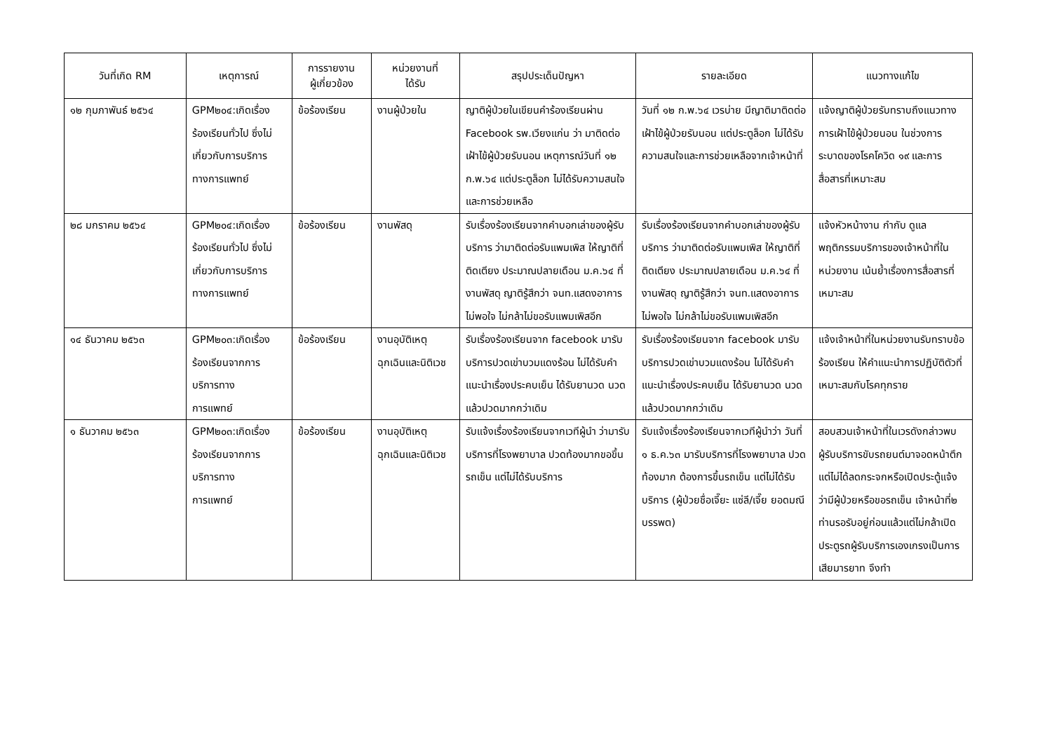| วันที่เกิด RM | เหตุการณ์ | การรายงาน ผู้เกี่ยวข้อง | หน่วยงานที่ ได้รับ | สรุปประเด็นปัญหา | รายละเอียด | แนวทางแก้ไข |
| --- | --- | --- | --- | --- | --- | --- |
| ๑๒ กุมภาพันธ์ ๒๕๖๔ | GPM๒๐๔:เกิดเรื่องร้องเรียนทั่วไป ซึ่งไม่เกี่ยวกับการบริการทางการแพทย์ | ข้อร้องเรียน | งานผู้ป่วยใน | ญาติผู้ป่วยในเขียนคำร้องเรียนผ่าน Facebook รพ.เวียงแก่น ว่า มาติดต่อเฝ้าไข้ผู้ป่วยรับนอน เหตุการณ์วันที่ ๑๒ ก.พ.๖๔ แต่ประตูล็อก ไม่ได้รับความสนใจและการช่วยเหลือ | วันที่ ๑๒ ก.พ.๖๔ เวรบ่าย มีญาติมาติดต่อเฝ้าไข้ผู้ป่วยรับนอน แต่ประตูล็อก ไม่ได้รับความสนใจและการช่วยเหลือจากเจ้าหน้าที่ | แจ้งญาติผู้ป่วยรับทราบถึงแนวทางการเฝ้าไข้ผู้ป่วยนอน ในช่วงการระบาดของโรคโควิด ๑๙ และการสื่อสารที่เหมาะสม |
| ๒๘ มกราคม ๒๕๖๔ | GPM๒๐๔:เกิดเรื่องร้องเรียนทั่วไป ซึ่งไม่เกี่ยวกับการบริการทางการแพทย์ | ข้อร้องเรียน | งานพัสดุ | รับเรื่องร้องเรียนจากคำบอกเล่าของผู้รับบริการ ว่ามาติดต่อรับแพมเพิส ให้ญาติที่ติดเตียง ประมาณปลายเดือน ม.ค.๖๔ ที่งานพัสดุ ญาติรู้สึกว่า จนท.แสดงอาการไม่พอใจ ไม่กล้าไม่ขอรับแพมเพิสอีก | รับเรื่องร้องเรียนจากคำบอกเล่าของผู้รับบริการ ว่ามาติดต่อรับแพมเพิส ให้ญาติที่ติดเตียง ประมาณปลายเดือน ม.ค.๖๔ ที่งานพัสดุ ญาติรู้สึกว่า จนท.แสดงอาการไม่พอใจ ไม่กล้าไม่ขอรับแพมเพิสอีก | แจ้งหัวหน้างาน กำกับ ดูแลพฤติกรรมบริการของเจ้าหน้าที่ในหน่วยงาน เน้นย้ำเรื่องการสื่อสารที่เหมาะสม |
| ๑๔ ธันวาคม ๒๕๖๓ | GPM๒๐๓:เกิดเรื่องร้องเรียนจากการบริการทาง การแพทย์ | ข้อร้องเรียน | งานอุบัติเหตุฉุกเฉินและนิติเวช | รับเรื่องร้องเรียนจาก facebook มารับบริการปวดเข่าบวมแดงร้อน ไม่ได้รับคำแนะนำเรื่องประคบเย็น ได้รับยานวด นวดแล้วปวดมากกว่าเดิม | รับเรื่องร้องเรียนจาก facebook มารับบริการปวดเข่าบวมแดงร้อน ไม่ได้รับคำแนะนำเรื่องประคบเย็น ได้รับยานวด นวดแล้วปวดมากกว่าเดิม | แจ้งเจ้าหน้าที่ในหน่วยงานรับทราบข้อร้องเรียน ให้คำแนะนำการปฏิบัติตัวที่เหมาะสมกับโรคทุกราย |
| ๑ ธันวาคม ๒๕๖๓ | GPM๒๐๓:เกิดเรื่องร้องเรียนจากการบริการทาง การแพทย์ | ข้อร้องเรียน | งานอุบัติเหตุฉุกเฉินและนิติเวช | รับแจ้งเรื่องร้องเรียนจากเวทีผู้นำ ว่ามารับบริการที่โรงพยาบาล ปวดท้องมากขอขึ้นรถเข็น แต่ไม่ได้รับบริการ | รับแจ้งเรื่องร้องเรียนจากเวทีผู้นำว่า วันที่ ๑ ธ.ค.๖๓ มารับบริการที่โรงพยาบาล ปวดท้องมาก ต้องการขึ้นรถเข็น แต่ไม่ได้รับบริการ (ผู้ป่วยชื่อเจี๊ยะ แซ่ลี/เจี๊ย ยอดมณีบรรพต) | สอบสวนเจ้าหน้าที่ในเวรดังกล่าวพบผู้รับบริการขับรถยนต์มาจอดหน้าตึกแต่ไม่ได้ลดกระจกหรือเปิดประตู้แจ้งว่ามีผู้ป่วยหรือขอรถเข็น เจ้าหน้าที่๒ ท่านรอรับอยู่ก่อนแล้วแต่ไม่กล้าเปิดประตูรถผู้รับบริการเองเกรงเป็นการเสียมารยาท จึงทำ |